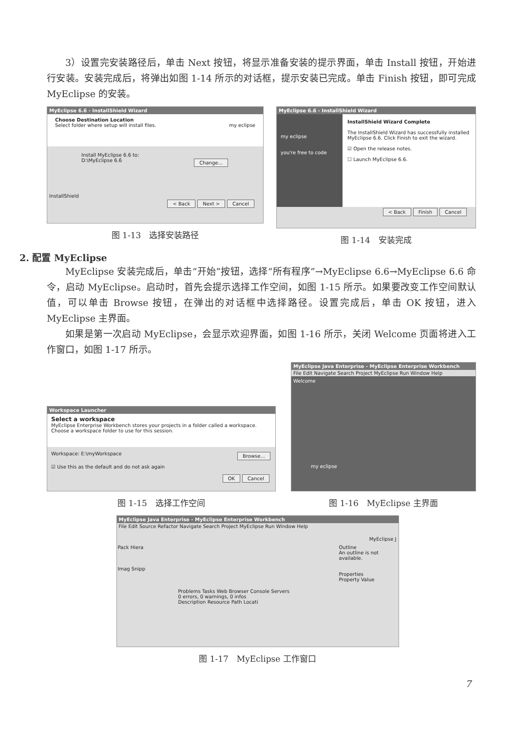3）设置完安装路径后，单击 Next 按钮，将显示准备安装的提示界面，单击 Install 按钮，开始进行安装。安装完成后，将弹出如图 1-14 所示的对话框，提示安装已完成。单击 Finish 按钮，即可完成 MyEclipse 的安装。
MyEclipse 6.6 - InstallShield Wizard
Choose Destination Location
Select folder where setup will install files. my eclipse
Install MyEclipse 6.6 to:
D:\MyEclipse 6.6 Change...
InstallShield
< Back Next > Cancel
图 1-13　选择安装路径
MyEclipse 6.6 - InstallShield Wizard
my eclipse
you're free to code
InstallShield Wizard Complete
The InstallShield Wizard has successfully installed MyEclipse 6.6. Click Finish to exit the wizard.
☑ Open the release notes.
☐ Launch MyEclipse 6.6.
< Back Finish Cancel
图 1-14　安装完成
2. 配置 MyEclipse
MyEclipse 安装完成后，单击“开始”按钮，选择“所有程序”→MyEclipse 6.6→MyEclipse 6.6 命令，启动 MyEclipse。启动时，首先会提示选择工作空间，如图 1-15 所示。如果要改变工作空间默认值，可以单击 Browse 按钮，在弹出的对话框中选择路径。设置完成后，单击 OK 按钮，进入 MyEclipse 主界面。
如果是第一次启动 MyEclipse，会显示欢迎界面，如图 1-16 所示，关闭 Welcome 页面将进入工作窗口，如图 1-17 所示。
Workspace Launcher
Select a workspace
MyEclipse Enterprise Workbench stores your projects in a folder called a workspace.
Choose a workspace folder to use for this session.
Workspace: E:\myWorkspace Browse...
☑ Use this as the default and do not ask again
OK Cancel
图 1-15　选择工作空间
MyEclipse Java Enterprise - MyEclipse Enterprise Workbench
File Edit Navigate Search Project MyEclipse Run Window Help
Welcome
my eclipse
图 1-16　MyEclipse 主界面
MyEclipse Java Enterprise - MyEclipse Enterprise Workbench
File Edit Source Refactor Navigate Search Project MyEclipse Run Window Help
MyEclipse J
Pack Hiera
Imag Snipp
Problems Tasks Web Browser Console Servers
0 errors, 0 warnings, 0 infos
Description Resource Path Locati
Outline
An outline is not available.
Properties
Property Value
图 1-17　MyEclipse 工作窗口
7